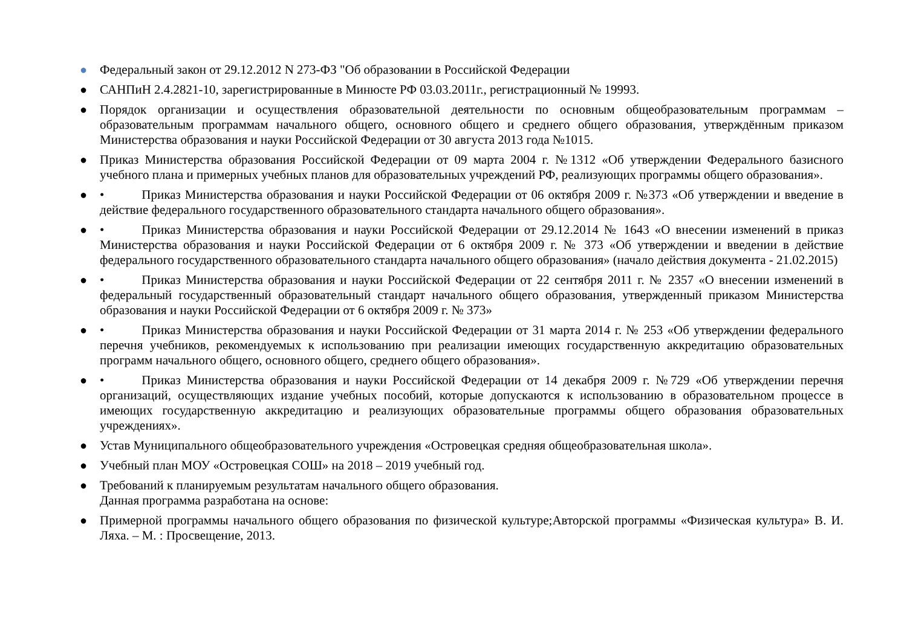● Федеральный закон от 29.12.2012 N 273-ФЗ "Об образовании в Российской Федерации
● САНПиН 2.4.2821-10, зарегистрированные в Минюсте РФ 03.03.2011г., регистрационный № 19993.
● Порядок организации и осуществления образовательной деятельности по основным общеобразовательным программам – образовательным программам начального общего, основного общего и среднего общего образования, утверждённым приказом Министерства образования и науки Российской Федерации от 30 августа 2013 года №1015.
● Приказ Министерства образования Российской Федерации от 09 марта 2004 г. №1312 «Об утверждении Федерального базисного учебного плана и примерных учебных планов для образовательных учреждений РФ, реализующих программы общего образования».
● • Приказ Министерства образования и науки Российской Федерации от 06 октября 2009 г. №373 «Об утверждении и введение в действие федерального государственного образовательного стандарта начального общего образования».
● • Приказ Министерства образования и науки Российской Федерации от 29.12.2014 № 1643 «О внесении изменений в приказ Министерства образования и науки Российской Федерации от 6 октября 2009 г. № 373 «Об утверждении и введении в действие федерального государственного образовательного стандарта начального общего образования» (начало действия документа - 21.02.2015)
● • Приказ Министерства образования и науки Российской Федерации от 22 сентября 2011 г. № 2357 «О внесении изменений в федеральный государственный образовательный стандарт начального общего образования, утвержденный приказом Министерства образования и науки Российской Федерации от 6 октября 2009 г. № 373»
● • Приказ Министерства образования и науки Российской Федерации от 31 марта 2014 г. № 253 «Об утверждении федерального перечня учебников, рекомендуемых к использованию при реализации имеющих государственную аккредитацию образовательных программ начального общего, основного общего, среднего общего образования».
● • Приказ Министерства образования и науки Российской Федерации от 14 декабря 2009 г. №729 «Об утверждении перечня организаций, осуществляющих издание учебных пособий, которые допускаются к использованию в образовательном процессе в имеющих государственную аккредитацию и реализующих образовательные программы общего образования образовательных учреждениях».
● Устав Муниципального общеобразовательного учреждения «Островецкая средняя общеобразовательная школа».
● Учебный план МОУ «Островецкая СОШ» на 2018 – 2019 учебный год.
● Требований к планируемым результатам начального общего образования.
Данная программа разработана на основе:
● Примерной программы начального общего образования по физической культуре;Авторской программы «Физическая культура» В. И. Ляха. – М. : Просвещение, 2013.